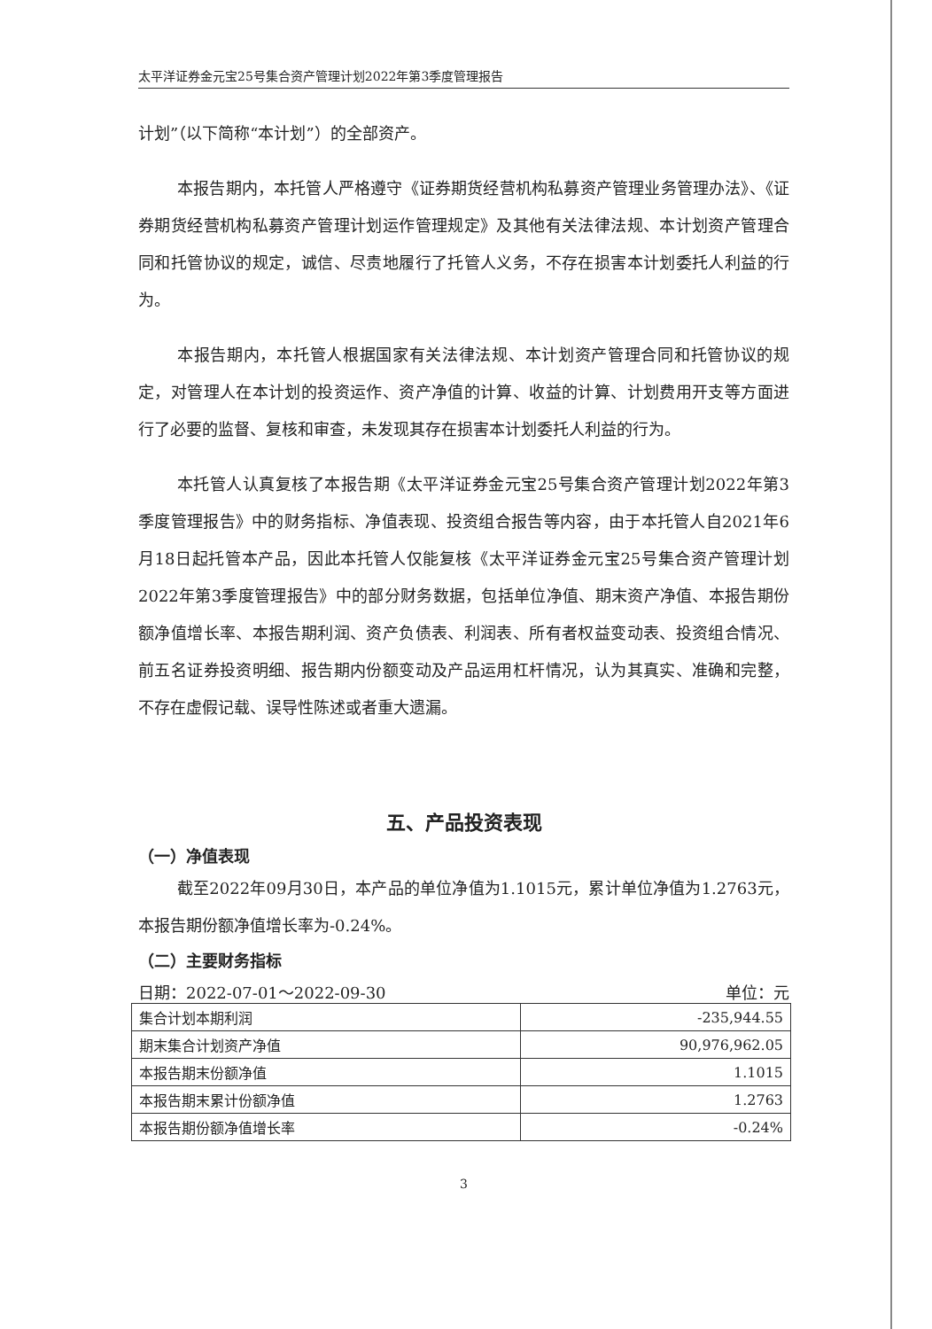太平洋证券金元宝25号集合资产管理计划2022年第3季度管理报告
计划”（以下简称“本计划”）的全部资产。
本报告期内，本托管人严格遵守《证券期货经营机构私募资产管理业务管理办法》、《证券期货经营机构私募资产管理计划运作管理规定》及其他有关法律法规、本计划资产管理合同和托管协议的规定，诚信、尽责地履行了托管人义务，不存在损害本计划委托人利益的行为。
本报告期内，本托管人根据国家有关法律法规、本计划资产管理合同和托管协议的规定，对管理人在本计划的投资运作、资产净值的计算、收益的计算、计划费用开支等方面进行了必要的监督、复核和审查，未发现其存在损害本计划委托人利益的行为。
本托管人认真复核了本报告期《太平洋证券金元宝25号集合资产管理计划2022年第3季度管理报告》中的财务指标、净值表现、投资组合报告等内容，由于本托管人自2021年6月18日起托管本产品，因此本托管人仅能复核《太平洋证券金元宝25号集合资产管理计划2022年第3季度管理报告》中的部分财务数据，包括单位净值、期末资产净值、本报告期份额净值增长率、本报告期利润、资产负债表、利润表、所有者权益变动表、投资组合情况、前五名证券投资明细、报告期内份额变动及产品运用杠杆情况，认为其真实、准确和完整，不存在虚假记载、误导性陈述或者重大遗漏。
五、产品投资表现
（一）净值表现
截至2022年09月30日，本产品的单位净值为1.1015元，累计单位净值为1.2763元，本报告期份额净值增长率为-0.24%。
（二）主要财务指标
日期：2022-07-01～2022-09-30 单位：元
| 集合计划本期利润 | -235,944.55 |
| 期末集合计划资产净值 | 90,976,962.05 |
| 本报告期末份额净值 | 1.1015 |
| 本报告期末累计份额净值 | 1.2763 |
| 本报告期份额净值增长率 | -0.24% |
3